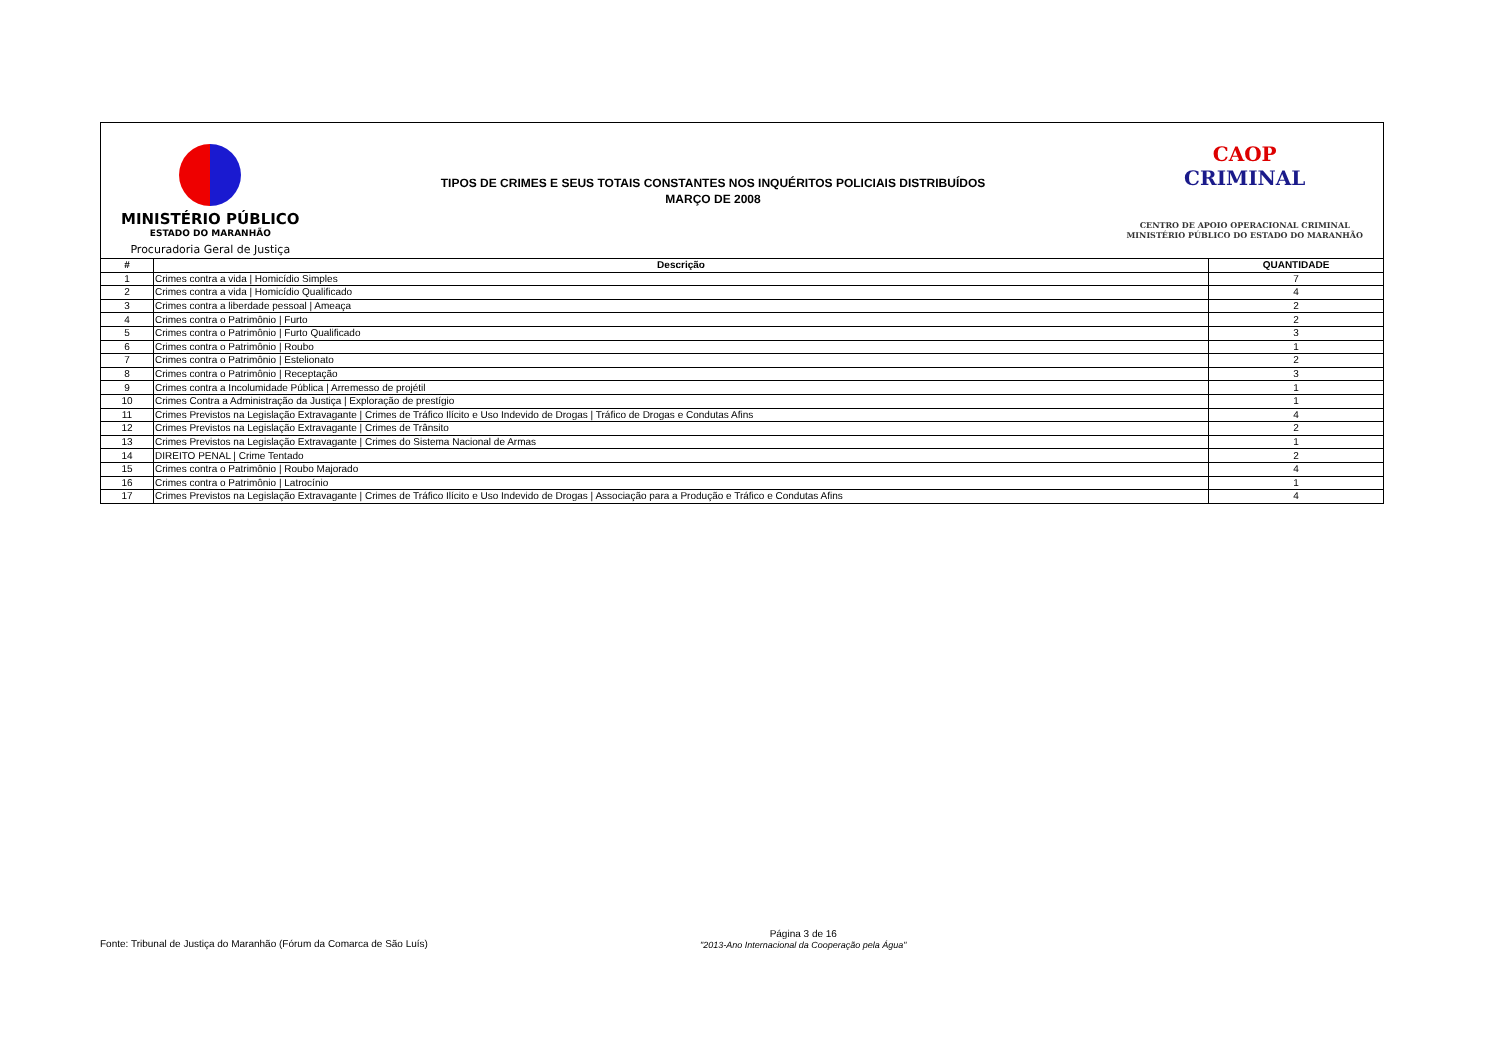MINISTÉRIO PÚBLICO
ESTADO DO MARANHÃO
Procuradoria Geral de Justiça
TIPOS DE CRIMES E SEUS TOTAIS CONSTANTES NOS INQUÉRITOS POLICIAIS DISTRIBUÍDOS
MARÇO DE 2008
CAOP
CRIMINAL
CENTRO DE APOIO OPERACIONAL CRIMINAL
MINISTÉRIO PÚBLICO DO ESTADO DO MARANHÃO
| # | Descrição | QUANTIDADE |
| --- | --- | --- |
| 1 | Crimes contra a vida / Homicídio Simples | 7 |
| 2 | Crimes contra a vida / Homicídio Qualificado | 4 |
| 3 | Crimes contra a liberdade pessoal / Ameaça | 2 |
| 4 | Crimes contra o Patrimônio / Furto | 2 |
| 5 | Crimes contra o Patrimônio / Furto Qualificado | 3 |
| 6 | Crimes contra o Patrimônio / Roubo | 1 |
| 7 | Crimes contra o Patrimônio / Estelionato | 2 |
| 8 | Crimes contra o Patrimônio / Receptação | 3 |
| 9 | Crimes contra a Incolumidade Pública / Arremesso de projétil | 1 |
| 10 | Crimes Contra a Administração da Justiça / Exploração de prestígio | 1 |
| 11 | Crimes Previstos na Legislação Extravagante / Crimes de Tráfico Ilícito e Uso Indevido de Drogas / Tráfico de Drogas e Condutas Afins | 4 |
| 12 | Crimes Previstos na Legislação Extravagante / Crimes de Trânsito | 2 |
| 13 | Crimes Previstos na Legislação Extravagante / Crimes do Sistema Nacional de Armas | 1 |
| 14 | DIREITO PENAL / Crime Tentado | 2 |
| 15 | Crimes contra o Patrimônio / Roubo Majorado | 4 |
| 16 | Crimes contra o Patrimônio / Latrocínio | 1 |
| 17 | Crimes Previstos na Legislação Extravagante / Crimes de Tráfico Ilícito e Uso Indevido de Drogas / Associação para a Produção e Tráfico e Condutas Afins | 4 |
Fonte: Tribunal de Justiça do Maranhão (Fórum da Comarca de São Luís)
Página 3 de 16
"2013-Ano Internacional da Cooperação pela Água"